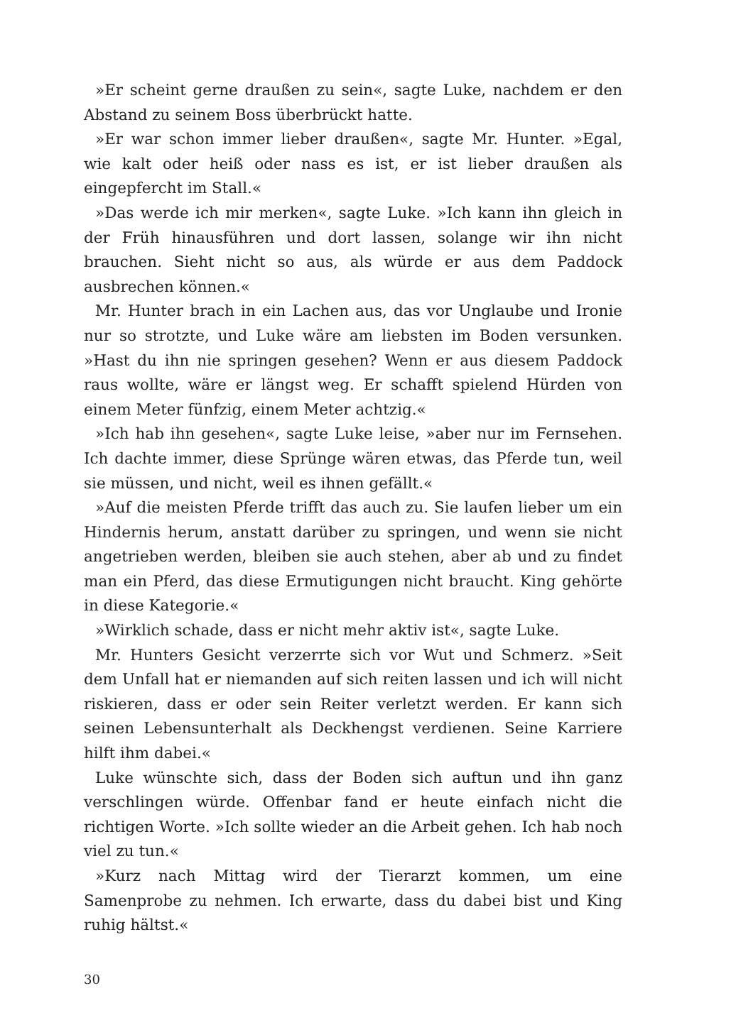»Er scheint gerne draußen zu sein«, sagte Luke, nachdem er den Abstand zu seinem Boss überbrückt hatte.
»Er war schon immer lieber draußen«, sagte Mr. Hunter. »Egal, wie kalt oder heiß oder nass es ist, er ist lieber draußen als eingepfercht im Stall.«
»Das werde ich mir merken«, sagte Luke. »Ich kann ihn gleich in der Früh hinausführen und dort lassen, solange wir ihn nicht brauchen. Sieht nicht so aus, als würde er aus dem Paddock ausbrechen können.«
Mr. Hunter brach in ein Lachen aus, das vor Unglaube und Ironie nur so strotzte, und Luke wäre am liebsten im Boden versunken. »Hast du ihn nie springen gesehen? Wenn er aus diesem Paddock raus wollte, wäre er längst weg. Er schafft spielend Hürden von einem Meter fünfzig, einem Meter achtzig.«
»Ich hab ihn gesehen«, sagte Luke leise, »aber nur im Fernsehen. Ich dachte immer, diese Sprünge wären etwas, das Pferde tun, weil sie müssen, und nicht, weil es ihnen gefällt.«
»Auf die meisten Pferde trifft das auch zu. Sie laufen lieber um ein Hindernis herum, anstatt darüber zu springen, und wenn sie nicht angetrieben werden, bleiben sie auch stehen, aber ab und zu findet man ein Pferd, das diese Ermutigungen nicht braucht. King gehörte in diese Kategorie.«
»Wirklich schade, dass er nicht mehr aktiv ist«, sagte Luke.
Mr. Hunters Gesicht verzerrte sich vor Wut und Schmerz. »Seit dem Unfall hat er niemanden auf sich reiten lassen und ich will nicht riskieren, dass er oder sein Reiter verletzt werden. Er kann sich seinen Lebensunterhalt als Deckhengst verdienen. Seine Karriere hilft ihm dabei.«
Luke wünschte sich, dass der Boden sich auftun und ihn ganz verschlingen würde. Offenbar fand er heute einfach nicht die richtigen Worte. »Ich sollte wieder an die Arbeit gehen. Ich hab noch viel zu tun.«
»Kurz nach Mittag wird der Tierarzt kommen, um eine Samenprobe zu nehmen. Ich erwarte, dass du dabei bist und King ruhig hältst.«
30